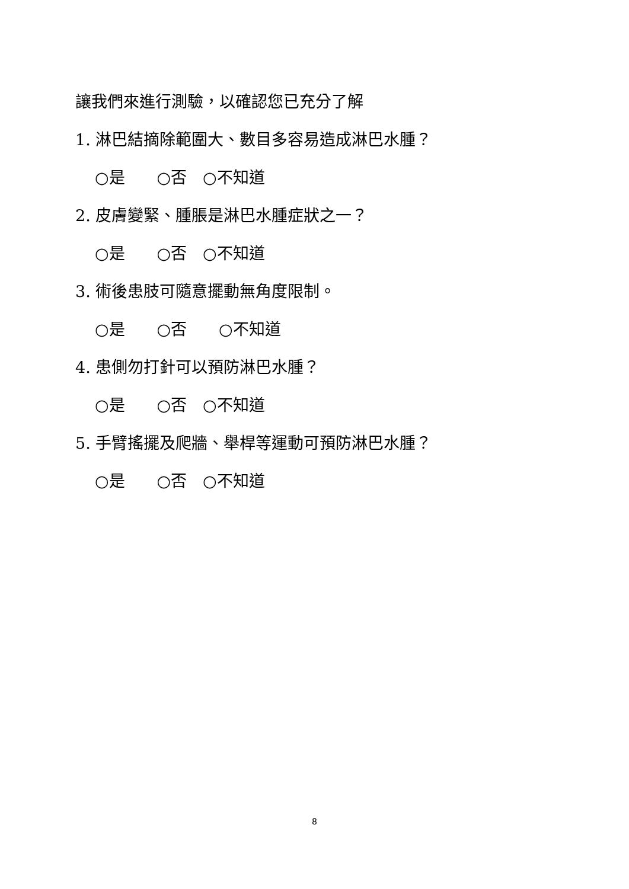讓我們來進行測驗，以確認您已充分了解
1. 淋巴結摘除範圍大、數目多容易造成淋巴水腫？
○是　　○否　○不知道
2. 皮膚變緊、腫脹是淋巴水腫症狀之一？
○是　　○否　○不知道
3. 術後患肢可隨意擺動無角度限制。
○是　　○否　　○不知道
4. 患側勿打針可以預防淋巴水腫？
○是　　○否　○不知道
5. 手臂搖擺及爬牆、舉桿等運動可預防淋巴水腫？
○是　　○否　○不知道
8